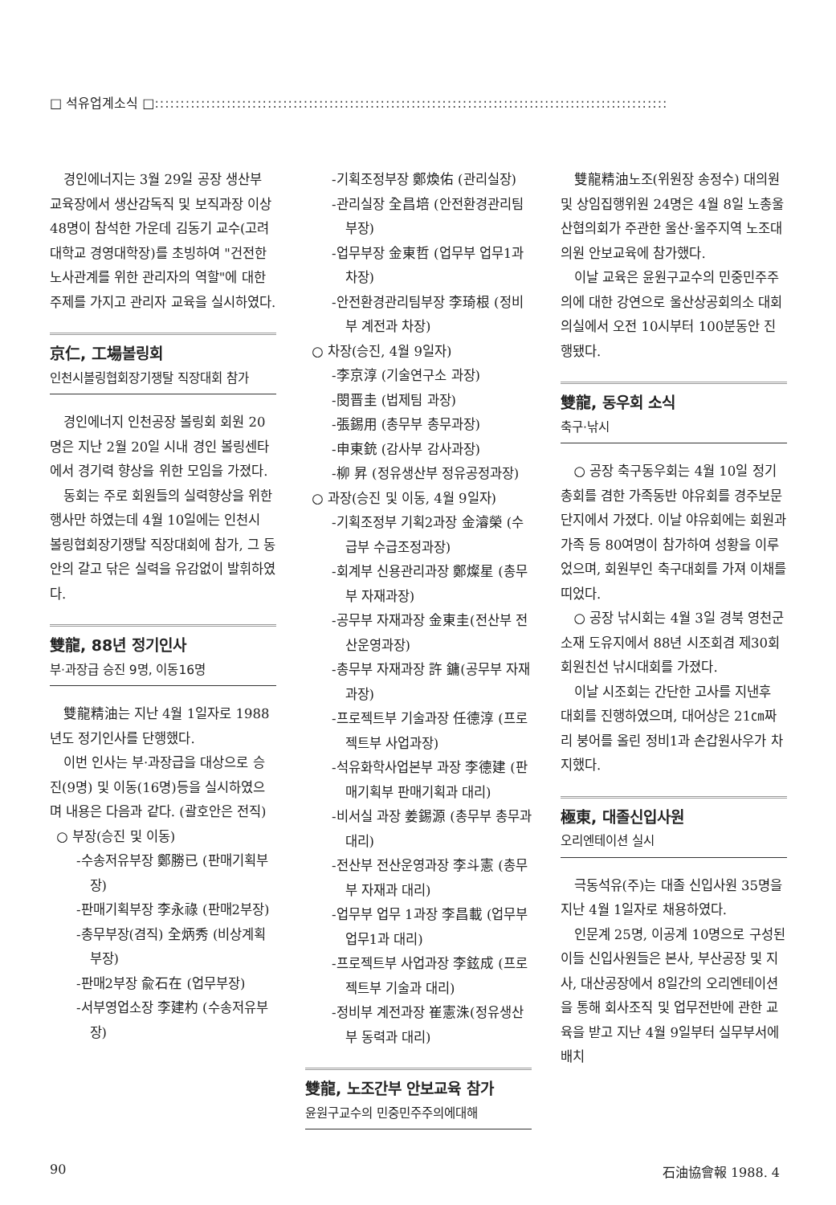□ 석유업계소식 □::::::::::::::::::::::::::::::::::::::::::::::::::::::::::::::::::::::::::::::::::::::::::::::::::::
경인에너지는 3월 29일 공장 생산부 교육장에서 생산감독직 및 보직과장 이상 48명이 참석한 가운데 김동기 교수(고려대학교 경영대학장)를 초빙하여 "건전한 노사관계를 위한 관리자의 역할"에 대한 주제를 가지고 관리자 교육을 실시하였다.
京仁, 工場볼링회
인천시볼링협회장기쟁탈 직장대회 참가
경인에너지 인천공장 볼링회 회원 20명은 지난 2월 20일 시내 경인 볼링센타에서 경기력 향상을 위한 모임을 가졌다.
동회는 주로 회원들의 실력향상을 위한 행사만 하였는데 4월 10일에는 인천시 볼링협회장기쟁탈 직장대회에 참가, 그 동안의 갈고 닦은 실력을 유감없이 발휘하였다.
雙龍, 88년 정기인사
부·과장급 승진 9명, 이동16명
雙龍精油는 지난 4월 1일자로 1988년도 정기인사를 단행했다.
이번 인사는 부·과장급을 대상으로 승진(9명) 및 이동(16명)등을 실시하였으며 내용은 다음과 같다. (괄호안은 전직)
○ 부장(승진 및 이동)
-수송저유부장 鄭勝已 (판매기획부장)
-판매기획부장 李永祿 (판매2부장)
-총무부장(겸직) 全炳秀 (비상계획부장)
-판매2부장 兪石在 (업무부장)
-서부영업소장 李建杓 (수송저유부장)
-기획조정부장 鄭煥佑 (관리실장)
-관리실장 全昌培 (안전환경관리팀부장)
-업무부장 金東哲 (업무부 업무1과 차장)
-안전환경관리팀부장 李琦根 (정비부 계전과 차장)
○ 차장(승진, 4월 9일자)
-李京淳 (기술연구소 과장)
-閔晋圭 (법제팀 과장)
-張錫用 (총무부 총무과장)
-申東銃 (감사부 감사과장)
-柳 昇 (정유생산부 정유공정과장)
○ 과장(승진 및 이동, 4월 9일자)
-기획조정부 기획2과장 金濬榮 (수급부 수급조정과장)
-회계부 신용관리과장 鄭燦星 (총무부 자재과장)
-공무부 자재과장 金東圭(전산부 전산운영과장)
-총무부 자재과장 許 鏞(공무부 자재과장)
-프로젝트부 기술과장 任德淳 (프로젝트부 사업과장)
-석유화학사업본부 과장 李德建 (판매기획부 판매기획과 대리)
-비서실 과장 姜錫源 (총무부 총무과 대리)
-전산부 전산운영과장 李斗憲 (총무부 자재과 대리)
-업무부 업무 1과장 李昌載 (업무부 업무1과 대리)
-프로젝트부 사업과장 李鉉成 (프로젝트부 기술과 대리)
-정비부 계전과장 崔憲洙(정유생산부 동력과 대리)
雙龍, 노조간부 안보교육 참가
윤원구교수의 민중민주주의에대해
雙龍精油노조(위원장 송정수) 대의원 및 상임집행위원 24명은 4월 8일 노총울산협의회가 주관한 울산·울주지역 노조대의원 안보교육에 참가했다.
이날 교육은 윤원구교수의 민중민주주의에 대한 강연으로 울산상공회의소 대회의실에서 오전 10시부터 100분동안 진행됐다.
雙龍, 동우회 소식
축구·낚시
○ 공장 축구동우회는 4월 10일 정기총회를 겸한 가족동반 야유회를 경주보문단지에서 가졌다. 이날 야유회에는 회원과 가족 등 80여명이 참가하여 성황을 이루었으며, 회원부인 축구대회를 가져 이채를 띠었다.
○ 공장 낚시회는 4월 3일 경북 영천군 소재 도유지에서 88년 시조회겸 제30회 회원친선 낚시대회를 가졌다.
이날 시조회는 간단한 고사를 지낸후 대회를 진행하였으며, 대어상은 21㎝짜리 붕어를 올린 정비1과 손갑원사우가 차지했다.
極東, 대졸신입사원
오리엔테이션 실시
극동석유(주)는 대졸 신입사원 35명을 지난 4월 1일자로 채용하였다.
인문계 25명, 이공계 10명으로 구성된 이들 신입사원들은 본사, 부산공장 및 지사, 대산공장에서 8일간의 오리엔테이션을 통해 회사조직 및 업무전반에 관한 교육을 받고 지난 4월 9일부터 실무부서에 배치
90 石油協會報 1988. 4